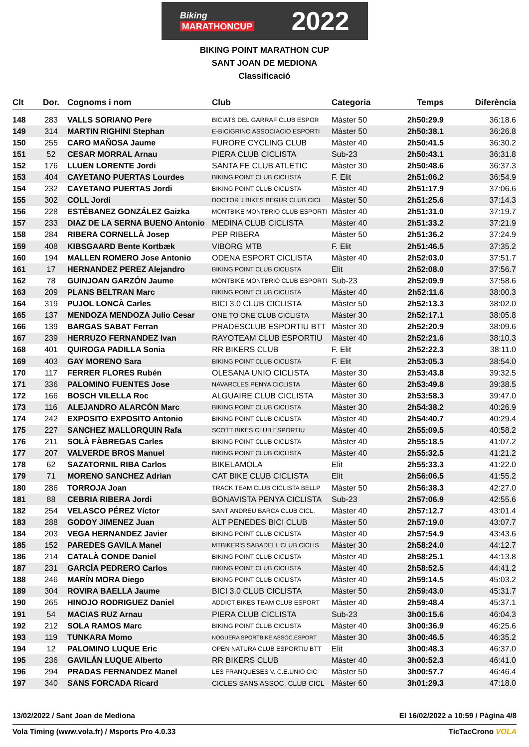Biking
MARATHONCUP
2022
BIKING POINT MARATHON CUP
SANT JOAN DE MEDIONA
Classificació
| Clt | Dor. | Cognoms i nom | Club | Categoria | Temps | Diferència |
| --- | --- | --- | --- | --- | --- | --- |
| 148 | 283 | VALLS SORIANO Pere | BICIATS DEL GARRAF CLUB ESPOR | Màster 50 | 2h50:29.9 | 36:18.6 |
| 149 | 314 | MARTIN RIGHINI Stephan | E-BICIGRINO ASSOCIACIO ESPORTI | Màster 50 | 2h50:38.1 | 36:26.8 |
| 150 | 255 | CARO MAÑOSA Jaume | FURORE CYCLING CLUB | Màster 40 | 2h50:41.5 | 36:30.2 |
| 151 | 52 | CESAR MORRAL Arnau | PIERA CLUB CICLISTA | Sub-23 | 2h50:43.1 | 36:31.8 |
| 152 | 176 | LLUEN LORENTE Jordi | SANTA FE CLUB ATLETIC | Màster 30 | 2h50:48.6 | 36:37.3 |
| 153 | 404 | CAYETANO PUERTAS Lourdes | BIKING POINT CLUB CICLISTA | F. Elit | 2h51:06.2 | 36:54.9 |
| 154 | 232 | CAYETANO PUERTAS Jordi | BIKING POINT CLUB CICLISTA | Màster 40 | 2h51:17.9 | 37:06.6 |
| 155 | 302 | COLL Jordi | DOCTOR J BIKES BEGUR CLUB CICL | Màster 50 | 2h51:25.6 | 37:14.3 |
| 156 | 228 | ESTÉBANEZ GONZÁLEZ Gaizka | MONTBIKE MONTBRIO CLUB ESPORTI | Màster 40 | 2h51:31.0 | 37:19.7 |
| 157 | 233 | DIAZ DE LA SERNA BUENO Antonio | MEDINA CLUB CICLISTA | Màster 40 | 2h51:33.2 | 37:21.9 |
| 158 | 284 | RIBERA CORNELLÀ Josep | PEP RIBERA | Màster 50 | 2h51:36.2 | 37:24.9 |
| 159 | 408 | KIBSGAARD Bente Kortbæk | VIBORG MTB | F. Elit | 2h51:46.5 | 37:35.2 |
| 160 | 194 | MALLEN ROMERO Jose Antonio | ODENA ESPORT CICLISTA | Màster 40 | 2h52:03.0 | 37:51.7 |
| 161 | 17 | HERNANDEZ PEREZ Alejandro | BIKING POINT CLUB CICLISTA | Elit | 2h52:08.0 | 37:56.7 |
| 162 | 78 | GUINJOAN GARZÓN Jaume | MONTBIKE MONTBRIO CLUB ESPORTI | Sub-23 | 2h52:09.9 | 37:58.6 |
| 163 | 209 | PLANS BELTRAN Marc | BIKING POINT CLUB CICLISTA | Màster 40 | 2h52:11.6 | 38:00.3 |
| 164 | 319 | PUJOL LONCÀ Carles | BICI 3.0 CLUB CICLISTA | Màster 50 | 2h52:13.3 | 38:02.0 |
| 165 | 137 | MENDOZA MENDOZA Julio Cesar | ONE TO ONE CLUB CICLISTA | Màster 30 | 2h52:17.1 | 38:05.8 |
| 166 | 139 | BARGAS SABAT Ferran | PRADESCLUB ESPORTIU BTT | Màster 30 | 2h52:20.9 | 38:09.6 |
| 167 | 239 | HERRUZO FERNANDEZ Ivan | RAYOTEAM CLUB ESPORTIU | Màster 40 | 2h52:21.6 | 38:10.3 |
| 168 | 401 | QUIROGA PADILLA Sonia | RR BIKERS CLUB | F. Elit | 2h52:22.3 | 38:11.0 |
| 169 | 403 | GAY MORENO Sara | BIKING POINT CLUB CICLISTA | F. Elit | 2h53:05.3 | 38:54.0 |
| 170 | 117 | FERRER FLORES Rubén | OLESANA UNIO CICLISTA | Màster 30 | 2h53:43.8 | 39:32.5 |
| 171 | 336 | PALOMINO FUENTES Jose | NAVARCLES PENYA CICLISTA | Màster 60 | 2h53:49.8 | 39:38.5 |
| 172 | 166 | BOSCH VILELLA Roc | ALGUAIRE CLUB CICLISTA | Màster 30 | 2h53:58.3 | 39:47.0 |
| 173 | 116 | ALEJANDRO ALARCÓN Marc | BIKING POINT CLUB CICLISTA | Màster 30 | 2h54:38.2 | 40:26.9 |
| 174 | 242 | EXPOSITO EXPOSITO Antonio | BIKING POINT CLUB CICLISTA | Màster 40 | 2h54:40.7 | 40:29.4 |
| 175 | 227 | SANCHEZ MALLORQUIN Rafa | SCOTT BIKES CLUB ESPORTIU | Màster 40 | 2h55:09.5 | 40:58.2 |
| 176 | 211 | SOLÀ FÀBREGAS Carles | BIKING POINT CLUB CICLISTA | Màster 40 | 2h55:18.5 | 41:07.2 |
| 177 | 207 | VALVERDE BROS Manuel | BIKING POINT CLUB CICLISTA | Màster 40 | 2h55:32.5 | 41:21.2 |
| 178 | 62 | SAZATORNIL RIBA Carlos | BIKELAMOLA | Elit | 2h55:33.3 | 41:22.0 |
| 179 | 71 | MORENO SANCHEZ Adrian | CAT BIKE CLUB CICLISTA | Elit | 2h56:06.5 | 41:55.2 |
| 180 | 286 | TORROJA Joan | TRACK TEAM CLUB CICLISTA BELLP | Màster 50 | 2h56:38.3 | 42:27.0 |
| 181 | 88 | CEBRIA RIBERA Jordi | BONAVISTA PENYA CICLISTA | Sub-23 | 2h57:06.9 | 42:55.6 |
| 182 | 254 | VELASCO PÉREZ Víctor | SANT ANDREU BARCA CLUB CICL. | Màster 40 | 2h57:12.7 | 43:01.4 |
| 183 | 288 | GODOY JIMENEZ Juan | ALT PENEDES BICI CLUB | Màster 50 | 2h57:19.0 | 43:07.7 |
| 184 | 203 | VEGA HERNANDEZ Javier | BIKING POINT CLUB CICLISTA | Màster 40 | 2h57:54.9 | 43:43.6 |
| 185 | 152 | PAREDES GAVILA Manel | MTBIKER'S SABADELL CLUB CICLIS | Màster 30 | 2h58:24.0 | 44:12.7 |
| 186 | 214 | CATALÀ CONDE Daniel | BIKING POINT CLUB CICLISTA | Màster 40 | 2h58:25.1 | 44:13.8 |
| 187 | 231 | GARCÍA PEDRERO Carlos | BIKING POINT CLUB CICLISTA | Màster 40 | 2h58:52.5 | 44:41.2 |
| 188 | 246 | MARÍN MORA Diego | BIKING POINT CLUB CICLISTA | Màster 40 | 2h59:14.5 | 45:03.2 |
| 189 | 304 | ROVIRA BAELLA Jaume | BICI 3.0 CLUB CICLISTA | Màster 50 | 2h59:43.0 | 45:31.7 |
| 190 | 265 | HINOJO RODRIGUEZ Daniel | ADDICT BIKES TEAM CLUB ESPORT | Màster 40 | 2h59:48.4 | 45:37.1 |
| 191 | 54 | MACIAS RUZ Arnau | PIERA CLUB CICLISTA | Sub-23 | 3h00:15.6 | 46:04.3 |
| 192 | 212 | SOLA RAMOS Marc | BIKING POINT CLUB CICLISTA | Màster 40 | 3h00:36.9 | 46:25.6 |
| 193 | 119 | TUNKARA Momo | NOGUERA SPORTBIKE ASSOC.ESPORT | Màster 30 | 3h00:46.5 | 46:35.2 |
| 194 | 12 | PALOMINO LUQUE Eric | OPEN NATURA CLUB ESPORTIU BTT | Elit | 3h00:48.3 | 46:37.0 |
| 195 | 236 | GAVILÁN LUQUE Alberto | RR BIKERS CLUB | Màster 40 | 3h00:52.3 | 46:41.0 |
| 196 | 294 | PRADAS FERNANDEZ Manel | LES FRANQUESES V. C.E.UNIO CIC | Màster 50 | 3h00:57.7 | 46:46.4 |
| 197 | 340 | SANS FORCADA Ricard | CICLES SANS ASSOC. CLUB CICL | Màster 60 | 3h01:29.3 | 47:18.0 |
13/02/2022 / Sant Joan de Mediona El 16/02/2022 a 10:59 / Pàgina 4/8
Vola Timing (www.vola.fr) / Msports Pro 4.0.33 TicTacCrono VOLA